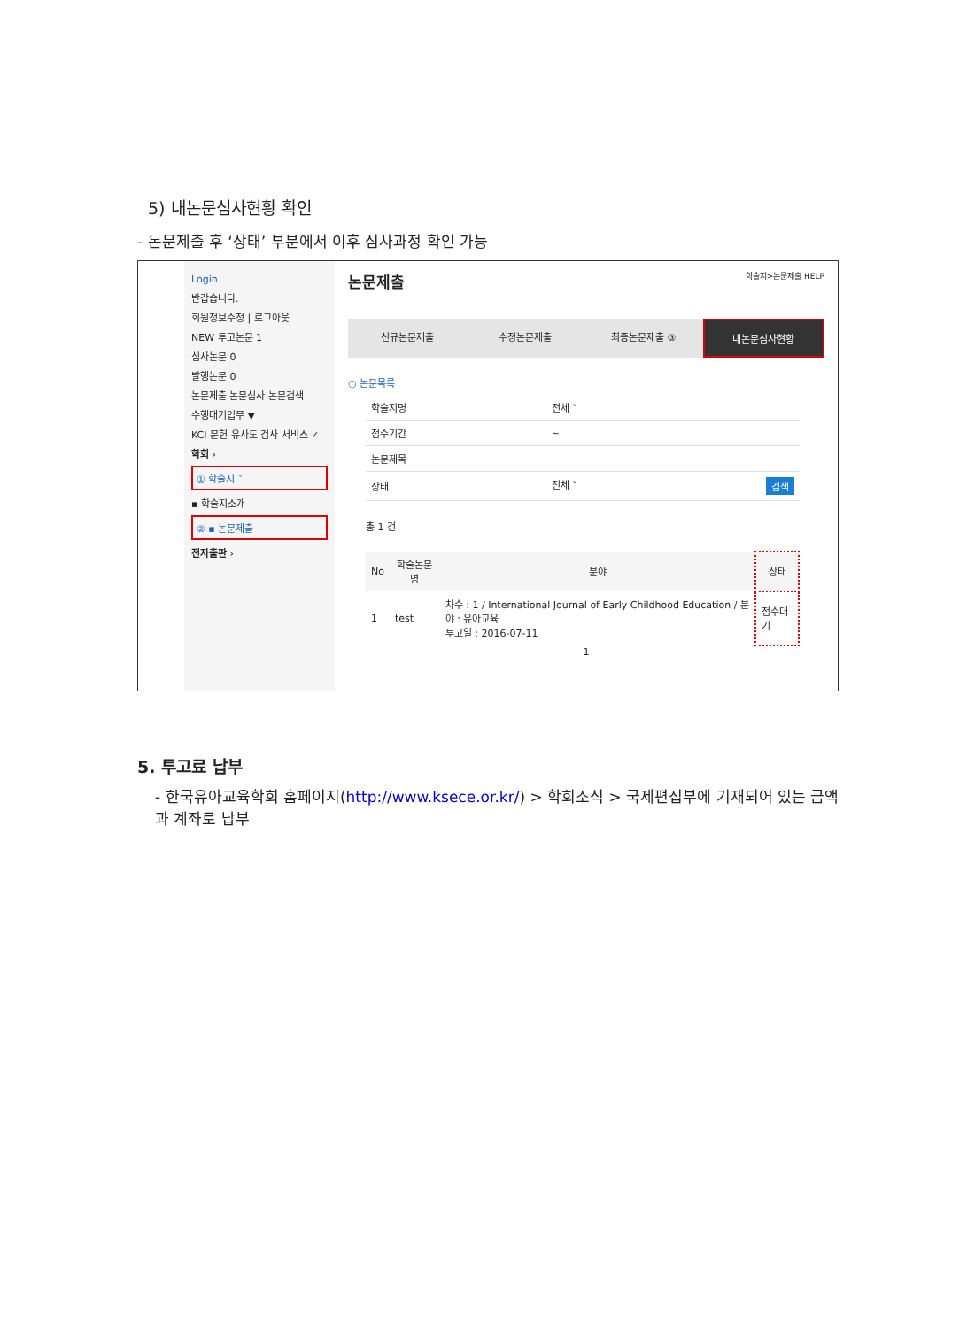5) 내논문심사현황 확인
- 논문제출 후 ‘상태’ 부분에서 이후 심사과정 확인 가능
Login
반갑습니다.
회원정보수정 | 로그아웃
NEW 투고논문 1
심사논문 0
발행논문 0
논문제출 논문심사 논문검색
수행대기업무 ▼
KCI 문헌 유사도 검사 서비스 ✓
학회 ›
① 학술지 ˅
▪ 학술지소개
② ▪ 논문제출
전자출판 ›
논문제출 학술지>논문제출 HELP
신규논문제출 수정논문제출 최종논문제출 ③ 내논문심사현황
○ 논문목록
| 학술지명 | 전체 ˅ |
| 접수기간 | ~ |
| 논문제목 | |
| 상태 | 전체 ˅ 검색 |
총 1 건
| No | 학술논문명 | 분야 | 상태 |
| --- | --- | --- | --- |
| 1 | test | 차수 : 1 / International Journal of Early Childhood Education / 분야 : 유아교육 투고일 : 2016-07-11 | 접수대기 |
1
5. 투고료 납부
- 한국유아교육학회 홈페이지(http://www.ksece.or.kr/) > 학회소식 > 국제편집부에 기재되어 있는 금액과 계좌로 납부